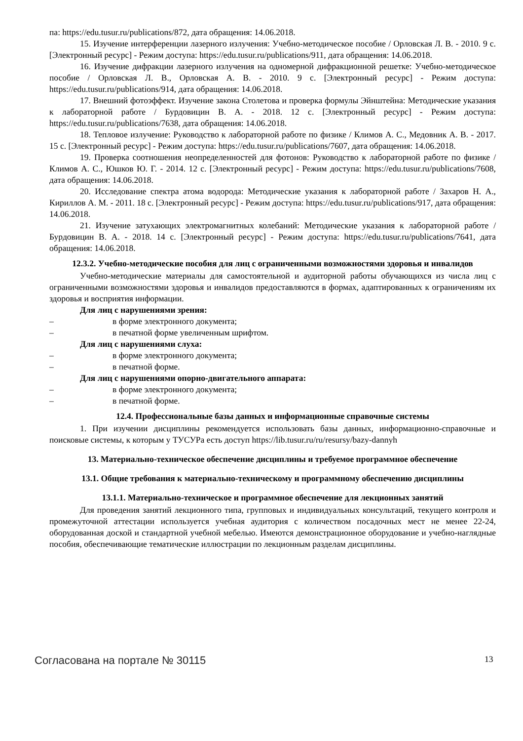па: https://edu.tusur.ru/publications/872, дата обращения: 14.06.2018.
15. Изучение интерференции лазерного излучения: Учебно-методическое пособие / Орловская Л. В. - 2010. 9 с. [Электронный ресурс] - Режим доступа: https://edu.tusur.ru/publications/911, дата обращения: 14.06.2018.
16. Изучение дифракции лазерного излучения на одномерной дифракционной решетке: Учебно-методическое пособие / Орловская Л. В., Орловская А. В. - 2010. 9 с. [Электронный ресурс] - Режим доступа: https://edu.tusur.ru/publications/914, дата обращения: 14.06.2018.
17. Внешний фотоэффект. Изучение закона Столетова и проверка формулы Эйнштейна: Методические указания к лабораторной работе / Бурдовицин В. А. - 2018. 12 с. [Электронный ресурс] - Режим доступа: https://edu.tusur.ru/publications/7638, дата обращения: 14.06.2018.
18. Тепловое излучение: Руководство к лабораторной работе по физике / Климов А. С., Медовник А. В. - 2017. 15 с. [Электронный ресурс] - Режим доступа: https://edu.tusur.ru/publications/7607, дата обращения: 14.06.2018.
19. Проверка соотношения неопределенностей для фотонов: Руководство к лабораторной работе по физике / Климов А. С., Юшков Ю. Г. - 2014. 12 с. [Электронный ресурс] - Режим доступа: https://edu.tusur.ru/publications/7608, дата обращения: 14.06.2018.
20. Исследование спектра атома водорода: Методические указания к лабораторной работе / Захаров Н. А., Кириллов А. М. - 2011. 18 с. [Электронный ресурс] - Режим доступа: https://edu.tusur.ru/publications/917, дата обращения: 14.06.2018.
21. Изучение затухающих электромагнитных колебаний: Методические указания к лабораторной работе / Бурдовицин В. А. - 2018. 14 с. [Электронный ресурс] - Режим доступа: https://edu.tusur.ru/publications/7641, дата обращения: 14.06.2018.
12.3.2. Учебно-методические пособия для лиц с ограниченными возможностями здоровья и инвалидов
Учебно-методические материалы для самостоятельной и аудиторной работы обучающихся из числа лиц с ограниченными возможностями здоровья и инвалидов предоставляются в формах, адаптированных к ограничениям их здоровья и восприятия информации.
Для лиц с нарушениями зрения:
– в форме электронного документа;
– в печатной форме увеличенным шрифтом.
Для лиц с нарушениями слуха:
– в форме электронного документа;
– в печатной форме.
Для лиц с нарушениями опорно-двигательного аппарата:
– в форме электронного документа;
– в печатной форме.
12.4. Профессиональные базы данных и информационные справочные системы
1. При изучении дисциплины рекомендуется использовать базы данных, информационно-справочные и поисковые системы, к которым у ТУСУРа есть доступ https://lib.tusur.ru/ru/resursy/bazy-dannyh
13. Материально-техническое обеспечение дисциплины и требуемое программное обеспечение
13.1. Общие требования к материально-техническому и программному обеспечению дисциплины
13.1.1. Материально-техническое и программное обеспечение для лекционных занятий
Для проведения занятий лекционного типа, групповых и индивидуальных консультаций, текущего контроля и промежуточной аттестации используется учебная аудитория с количеством посадочных мест не менее 22-24, оборудованная доской и стандартной учебной мебелью. Имеются демонстрационное оборудование и учебно-наглядные пособия, обеспечивающие тематические иллюстрации по лекционным разделам дисциплины.
Согласована на портале № 30115 13